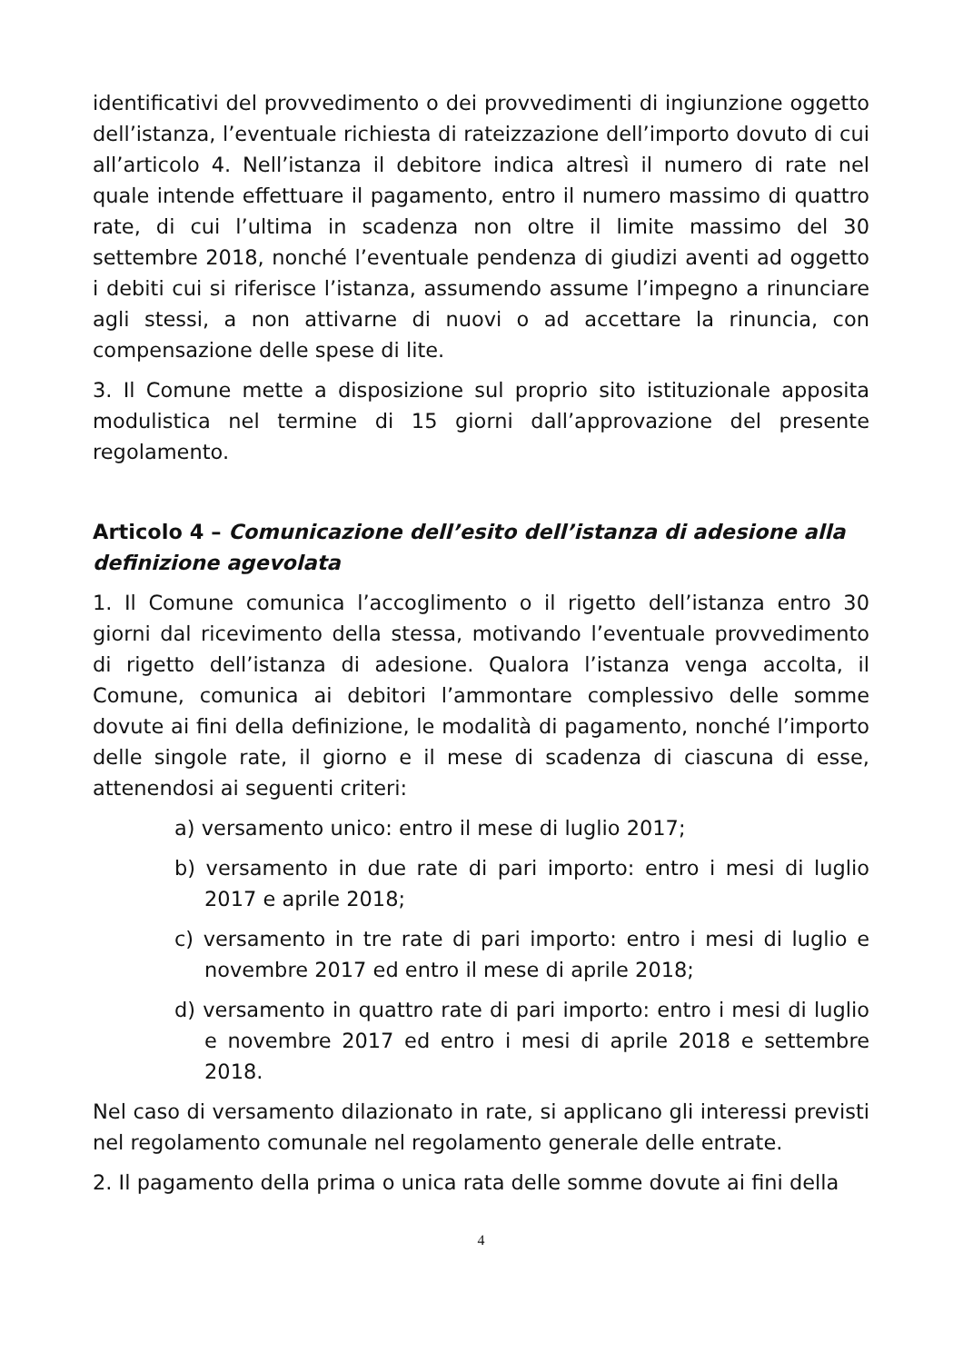identificativi del provvedimento o dei provvedimenti di ingiunzione oggetto dell’istanza, l’eventuale richiesta di rateizzazione dell’importo dovuto di cui all’articolo 4. Nell’istanza il debitore indica altresì il numero di rate nel quale intende effettuare il pagamento, entro il numero massimo di quattro rate, di cui l’ultima in scadenza non oltre il limite massimo del 30 settembre 2018, nonché l’eventuale pendenza di giudizi aventi ad oggetto i debiti cui si riferisce l’istanza, assumendo assume l’impegno a rinunciare agli stessi, a non attivarne di nuovi o ad accettare la rinuncia, con compensazione delle spese di lite.
3. Il Comune mette a disposizione sul proprio sito istituzionale apposita modulistica nel termine di 15 giorni dall’approvazione del presente regolamento.
Articolo 4 – Comunicazione dell’esito dell’istanza di adesione alla definizione agevolata
1. Il Comune comunica l’accoglimento o il rigetto dell’istanza entro 30 giorni dal ricevimento della stessa, motivando l’eventuale provvedimento di rigetto dell’istanza di adesione. Qualora l’istanza venga accolta, il Comune, comunica ai debitori l’ammontare complessivo delle somme dovute ai fini della definizione, le modalità di pagamento, nonché l’importo delle singole rate, il giorno e il mese di scadenza di ciascuna di esse, attenendosi ai seguenti criteri:
a) versamento unico: entro il mese di luglio 2017;
b) versamento in due rate di pari importo: entro i mesi di luglio 2017 e aprile 2018;
c) versamento in tre rate di pari importo: entro i mesi di luglio e novembre 2017 ed entro il mese di aprile 2018;
d) versamento in quattro rate di pari importo: entro i mesi di luglio e novembre 2017 ed entro i mesi di aprile 2018 e settembre 2018.
Nel caso di versamento dilazionato in rate, si applicano gli interessi previsti nel regolamento comunale nel regolamento generale delle entrate.
2. Il pagamento della prima o unica rata delle somme dovute ai fini della
4